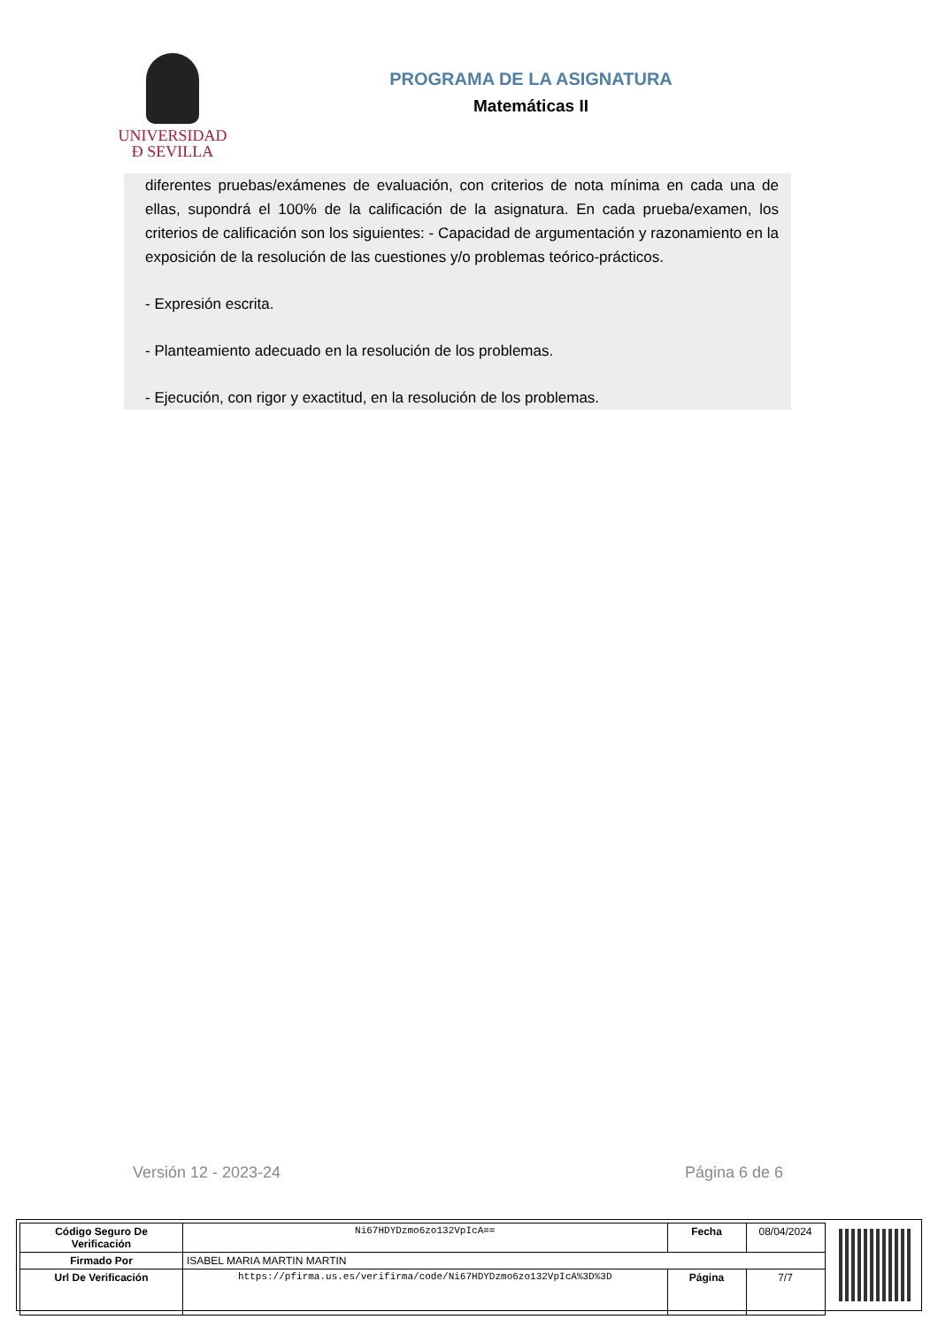UNIVERSIDAD
Ð SEVILLA
PROGRAMA DE LA ASIGNATURA
Matemáticas II
diferentes pruebas/exámenes de evaluación, con criterios de nota mínima en cada una de ellas, supondrá el 100% de la calificación de la asignatura. En cada prueba/examen, los criterios de calificación son los siguientes: - Capacidad de argumentación y razonamiento en la exposición de la resolución de las cuestiones y/o problemas teórico-prácticos.
- Expresión escrita.
- Planteamiento adecuado en la resolución de los problemas.
- Ejecución, con rigor y exactitud, en la resolución de los problemas.
Versión 12 - 2023-24 Página 6 de 6
| Código Seguro De Verificación | Ni67HDYDzmo6zo132VpIcA== | Fecha | 08/04/2024 |
| Firmado Por | ISABEL MARIA MARTIN MARTIN | | |
| Url De Verificación | https://pfirma.us.es/verifirma/code/Ni67HDYDzmo6zo132VpIcA%3D%3D | Página | 7/7 |